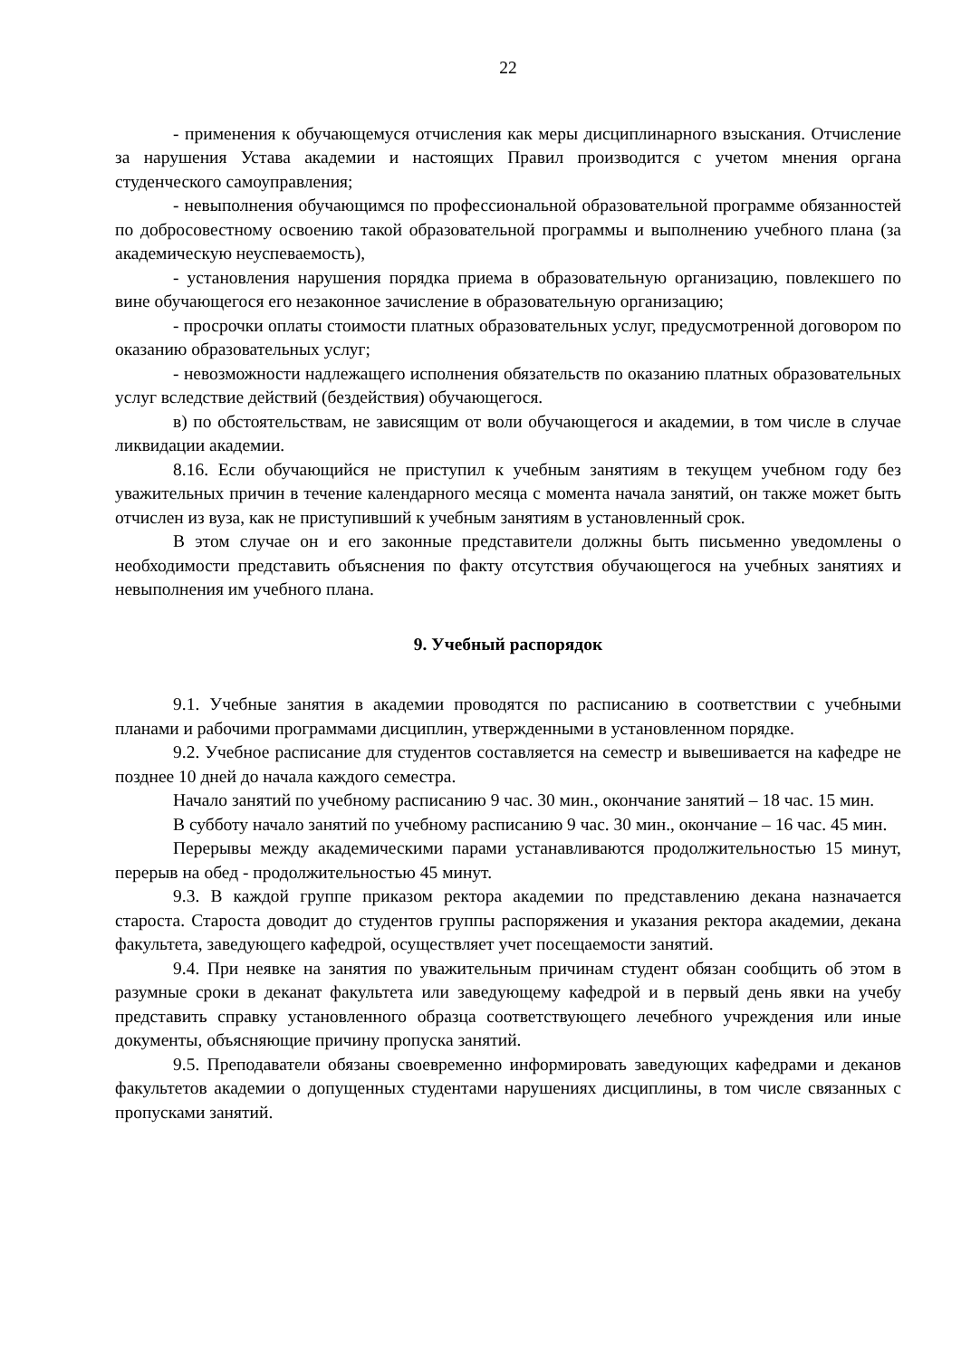22
- применения к обучающемуся отчисления как меры дисциплинарного взыскания. Отчисление за нарушения Устава академии и настоящих Правил производится с учетом мнения органа студенческого самоуправления;
- невыполнения обучающимся по профессиональной образовательной программе обязанностей по добросовестному освоению такой образовательной программы и выполнению учебного плана (за академическую неуспеваемость),
- установления нарушения порядка приема в образовательную организацию, повлекшего по вине обучающегося его незаконное зачисление в образовательную организацию;
- просрочки оплаты стоимости платных образовательных услуг, предусмотренной договором по оказанию образовательных услуг;
- невозможности надлежащего исполнения обязательств по оказанию платных образовательных услуг вследствие действий (бездействия) обучающегося.
в) по обстоятельствам, не зависящим от воли обучающегося и академии, в том числе в случае ликвидации академии.
8.16. Если обучающийся не приступил к учебным занятиям в текущем учебном году без уважительных причин в течение календарного месяца с момента начала занятий, он также может быть отчислен из вуза, как не приступивший к учебным занятиям в установленный срок.
В этом случае он и его законные представители должны быть письменно уведомлены о необходимости представить объяснения по факту отсутствия обучающегося на учебных занятиях и невыполнения им учебного плана.
9. Учебный распорядок
9.1. Учебные занятия в академии проводятся по расписанию в соответствии с учебными планами и рабочими программами дисциплин, утвержденными в установленном порядке.
9.2. Учебное расписание для студентов составляется на семестр и вывешивается на кафедре не позднее 10 дней до начала каждого семестра.
Начало занятий по учебному расписанию 9 час. 30 мин., окончание занятий – 18 час. 15 мин.
В субботу начало занятий по учебному расписанию 9 час. 30 мин., окончание – 16 час. 45 мин.
Перерывы между академическими парами устанавливаются продолжительностью 15 минут, перерыв на обед - продолжительностью 45 минут.
9.3. В каждой группе приказом ректора академии по представлению декана назначается староста. Староста доводит до студентов группы распоряжения и указания ректора академии, декана факультета, заведующего кафедрой, осуществляет учет посещаемости занятий.
9.4. При неявке на занятия по уважительным причинам студент обязан сообщить об этом в разумные сроки в деканат факультета или заведующему кафедрой и в первый день явки на учебу представить справку установленного образца соответствующего лечебного учреждения или иные документы, объясняющие причину пропуска занятий.
9.5. Преподаватели обязаны своевременно информировать заведующих кафедрами и деканов факультетов академии о допущенных студентами нарушениях дисциплины, в том числе связанных с пропусками занятий.